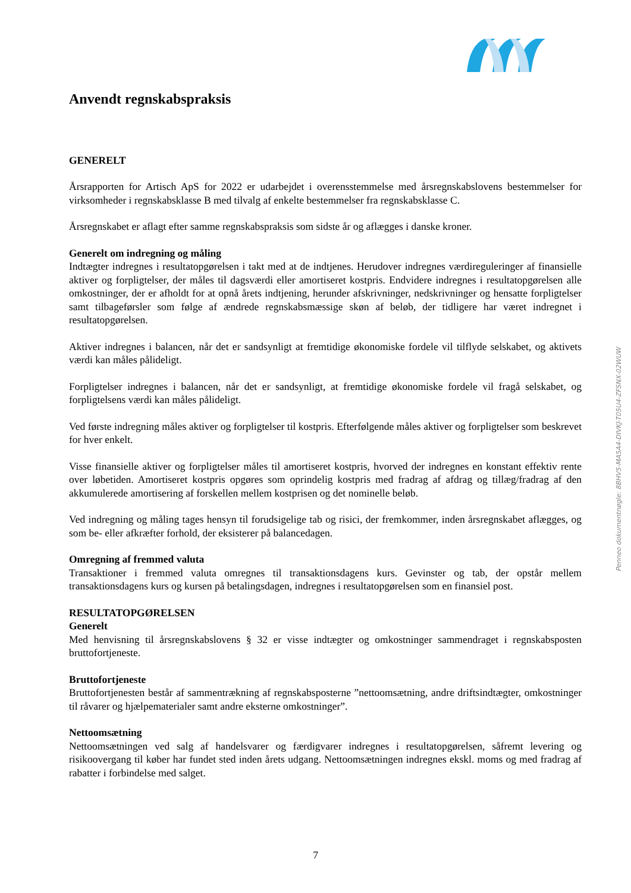Anvendt regnskabspraksis
GENERELT
Årsrapporten for Artisch ApS for 2022 er udarbejdet i overensstemmelse med årsregnskabslovens bestemmelser for virksomheder i regnskabsklasse B med tilvalg af enkelte bestemmelser fra regnskabsklasse C.
Årsregnskabet er aflagt efter samme regnskabspraksis som sidste år og aflægges i danske kroner.
Generelt om indregning og måling
Indtægter indregnes i resultatopgørelsen i takt med at de indtjenes. Herudover indregnes værdireguleringer af finansielle aktiver og forpligtelser, der måles til dagsværdi eller amortiseret kostpris. Endvidere indregnes i resultatopgørelsen alle omkostninger, der er afholdt for at opnå årets indtjening, herunder afskrivninger, nedskrivninger og hensatte forpligtelser samt tilbageførsler som følge af ændrede regnskabsmæssige skøn af beløb, der tidligere har været indregnet i resultatopgørelsen.
Aktiver indregnes i balancen, når det er sandsynligt at fremtidige økonomiske fordele vil tilflyde selskabet, og aktivets værdi kan måles pålideligt.
Forpligtelser indregnes i balancen, når det er sandsynligt, at fremtidige økonomiske fordele vil fragå selskabet, og forpligtelsens værdi kan måles pålideligt.
Ved første indregning måles aktiver og forpligtelser til kostpris. Efterfølgende måles aktiver og forpligtelser som beskrevet for hver enkelt.
Visse finansielle aktiver og forpligtelser måles til amortiseret kostpris, hvorved der indregnes en konstant effektiv rente over løbetiden. Amortiseret kostpris opgøres som oprindelig kostpris med fradrag af afdrag og tillæg/fradrag af den akkumulerede amortisering af forskellen mellem kostprisen og det nominelle beløb.
Ved indregning og måling tages hensyn til forudsigelige tab og risici, der fremkommer, inden årsregnskabet aflægges, og som be- eller afkræfter forhold, der eksisterer på balancedagen.
Omregning af fremmed valuta
Transaktioner i fremmed valuta omregnes til transaktionsdagens kurs. Gevinster og tab, der opstår mellem transaktionsdagens kurs og kursen på betalingsdagen, indregnes i resultatopgørelsen som en finansiel post.
RESULTATOPGØRELSEN
Generelt
Med henvisning til årsregnskabslovens § 32 er visse indtægter og omkostninger sammendraget i regnskabsposten bruttofortjeneste.
Bruttofortjeneste
Bruttofortjenesten består af sammentrækning af regnskabsposterne ”nettoomsætning, andre driftsindtægter, omkostninger til råvarer og hjælpematerialer samt andre eksterne omkostninger”.
Nettoomsætning
Nettoomsætningen ved salg af handelsvarer og færdigvarer indregnes i resultatopgørelsen, såfremt levering og risikoovergang til køber har fundet sted inden årets udgang. Nettoomsætningen indregnes ekskl. moms og med fradrag af rabatter i forbindelse med salget.
Penneo dokumentnøgle: 8BHV5-MA5A4-DIVKJ-T05U4-ZFSNX-02WUW
7